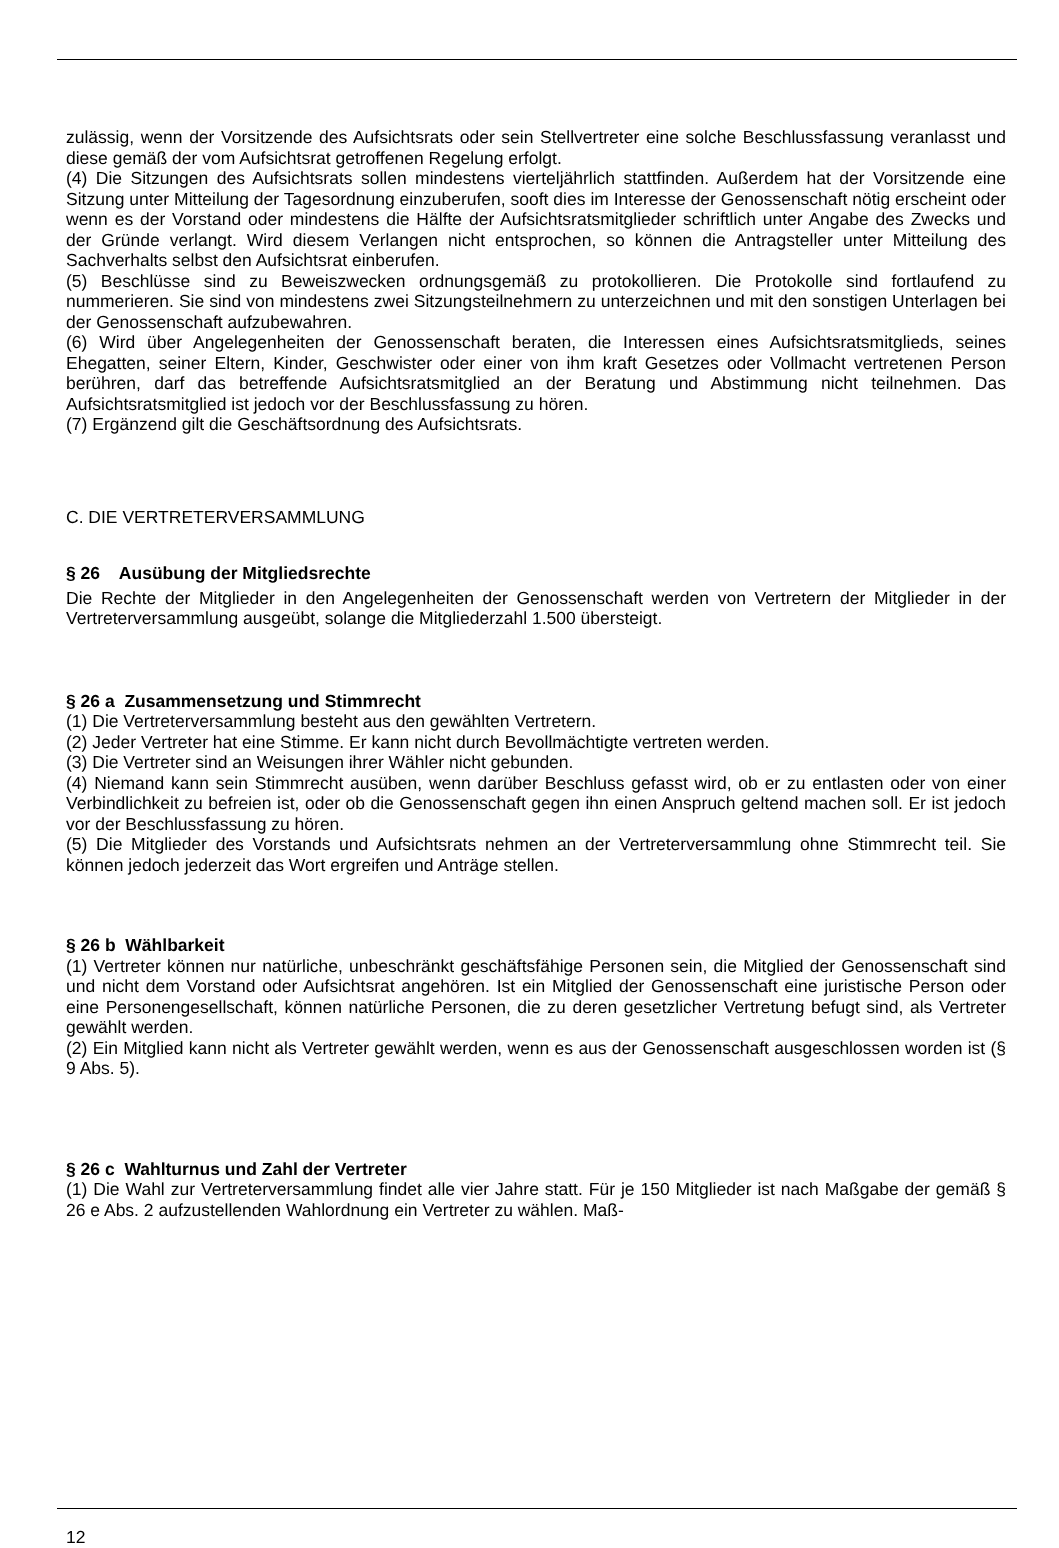zulässig, wenn der Vorsitzende des Aufsichtsrats oder sein Stellvertreter eine solche Beschlussfassung veranlasst und diese gemäß der vom Aufsichtsrat getroffenen Regelung erfolgt.
(4) Die Sitzungen des Aufsichtsrats sollen mindestens vierteljährlich stattfinden. Außerdem hat der Vorsitzende eine Sitzung unter Mitteilung der Tagesordnung einzuberufen, sooft dies im Interesse der Genossenschaft nötig erscheint oder wenn es der Vorstand oder mindestens die Hälfte der Aufsichtsratsmitglieder schriftlich unter Angabe des Zwecks und der Gründe verlangt. Wird diesem Verlangen nicht entsprochen, so können die Antragsteller unter Mitteilung des Sachverhalts selbst den Aufsichtsrat einberufen.
(5) Beschlüsse sind zu Beweiszwecken ordnungsgemäß zu protokollieren. Die Protokolle sind fortlaufend zu nummerieren. Sie sind von mindestens zwei Sitzungsteilnehmern zu unterzeichnen und mit den sonstigen Unterlagen bei der Genossenschaft aufzubewahren.
(6) Wird über Angelegenheiten der Genossenschaft beraten, die Interessen eines Aufsichtsratsmitglieds, seines Ehegatten, seiner Eltern, Kinder, Geschwister oder einer von ihm kraft Gesetzes oder Vollmacht vertretenen Person berühren, darf das betreffende Aufsichtsratsmitglied an der Beratung und Abstimmung nicht teilnehmen. Das Aufsichtsratsmitglied ist jedoch vor der Beschlussfassung zu hören.
(7) Ergänzend gilt die Geschäftsordnung des Aufsichtsrats.
C. DIE VERTRETERVERSAMMLUNG
§ 26 Ausübung der Mitgliedsrechte
Die Rechte der Mitglieder in den Angelegenheiten der Genossenschaft werden von Vertretern der Mitglieder in der Vertreterversammlung ausgeübt, solange die Mitgliederzahl 1.500 übersteigt.
§ 26 a Zusammensetzung und Stimmrecht
(1) Die Vertreterversammlung besteht aus den gewählten Vertretern.
(2) Jeder Vertreter hat eine Stimme. Er kann nicht durch Bevollmächtigte vertreten werden.
(3) Die Vertreter sind an Weisungen ihrer Wähler nicht gebunden.
(4) Niemand kann sein Stimmrecht ausüben, wenn darüber Beschluss gefasst wird, ob er zu entlasten oder von einer Verbindlichkeit zu befreien ist, oder ob die Genossenschaft gegen ihn einen Anspruch geltend machen soll. Er ist jedoch vor der Beschlussfassung zu hören.
(5) Die Mitglieder des Vorstands und Aufsichtsrats nehmen an der Vertreterversammlung ohne Stimmrecht teil. Sie können jedoch jederzeit das Wort ergreifen und Anträge stellen.
§ 26 b Wählbarkeit
(1) Vertreter können nur natürliche, unbeschränkt geschäftsfähige Personen sein, die Mitglied der Genossenschaft sind und nicht dem Vorstand oder Aufsichtsrat angehören. Ist ein Mitglied der Genossenschaft eine juristische Person oder eine Personengesellschaft, können natürliche Personen, die zu deren gesetzlicher Vertretung befugt sind, als Vertreter gewählt werden.
(2) Ein Mitglied kann nicht als Vertreter gewählt werden, wenn es aus der Genossenschaft ausgeschlossen worden ist (§ 9 Abs. 5).
§ 26 c Wahlturnus und Zahl der Vertreter
(1) Die Wahl zur Vertreterversammlung findet alle vier Jahre statt. Für je 150 Mitglieder ist nach Maßgabe der gemäß § 26 e Abs. 2 aufzustellenden Wahlordnung ein Vertreter zu wählen. Maß-
12